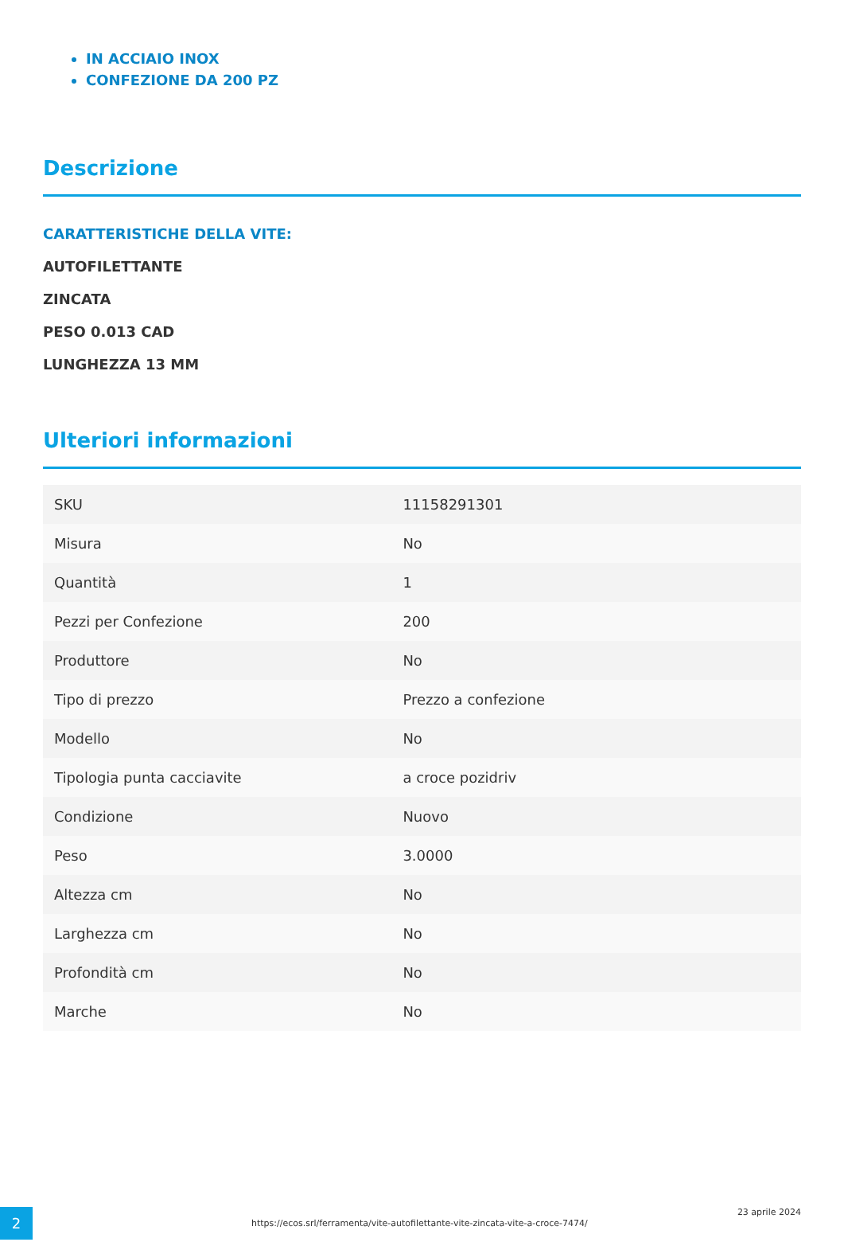IN ACCIAIO INOX
CONFEZIONE DA 200 PZ
Descrizione
CARATTERISTICHE DELLA VITE:
AUTOFILETTANTE
ZINCATA
PESO 0.013 CAD
LUNGHEZZA 13 MM
Ulteriori informazioni
| SKU | 11158291301 |
| Misura | No |
| Quantità | 1 |
| Pezzi per Confezione | 200 |
| Produttore | No |
| Tipo di prezzo | Prezzo a confezione |
| Modello | No |
| Tipologia punta cacciavite | a croce pozidriv |
| Condizione | Nuovo |
| Peso | 3.0000 |
| Altezza cm | No |
| Larghezza cm | No |
| Profondità cm | No |
| Marche | No |
2
https://ecos.srl/ferramenta/vite-autofilettante-vite-zincata-vite-a-croce-7474/
23 aprile 2024